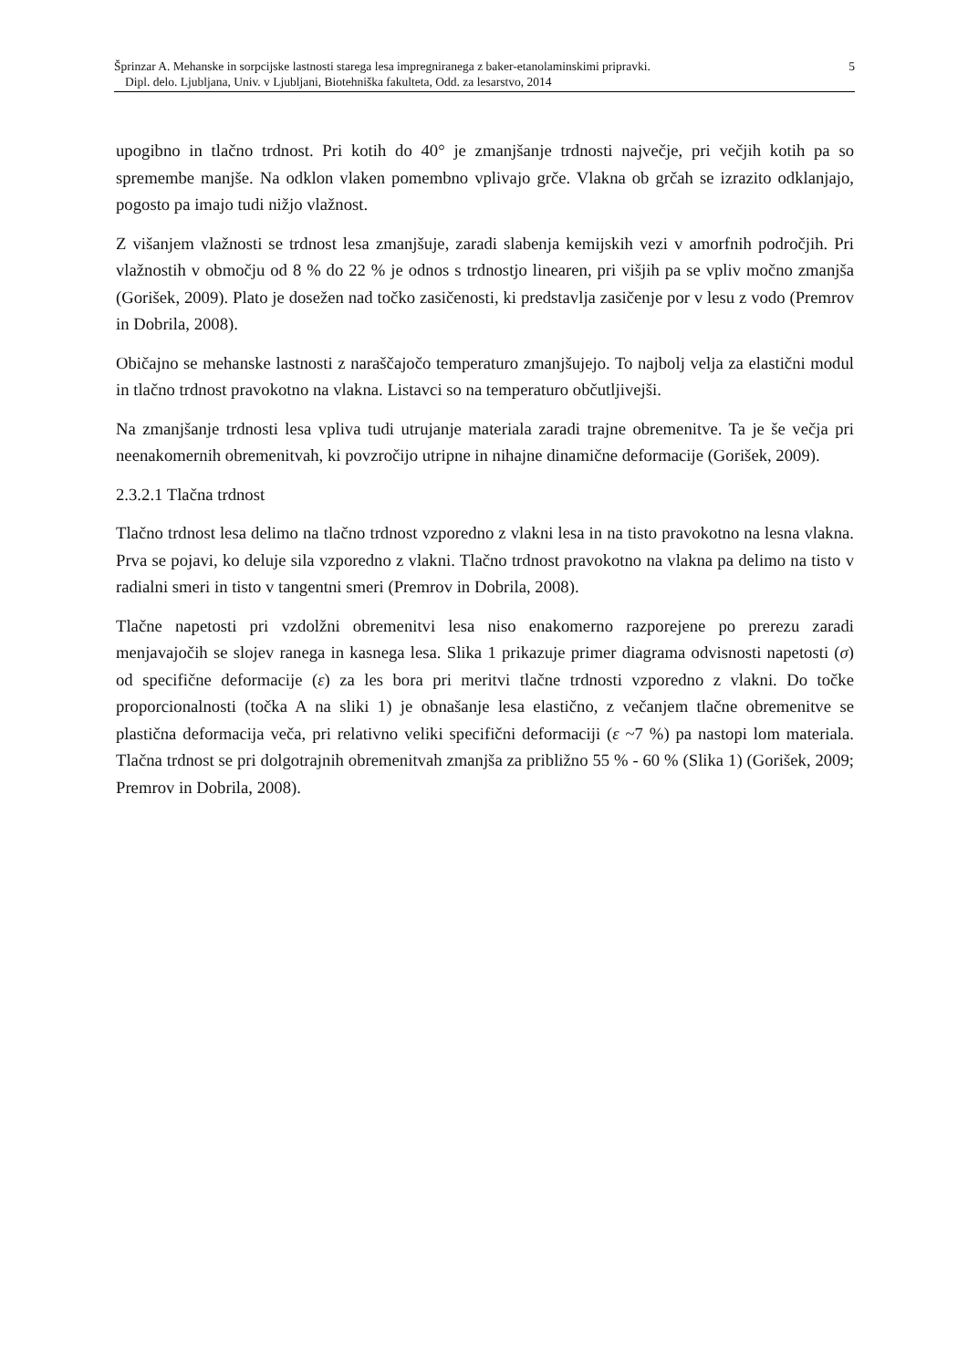Šprinzar A. Mehanske in sorpcijske lastnosti starega lesa impregniranega z baker-etanolaminskimi pripravki. 5
Dipl. delo. Ljubljana, Univ. v Ljubljani, Biotehniška fakulteta, Odd. za lesarstvo, 2014
upogibno in tlačno trdnost. Pri kotih do 40° je zmanjšanje trdnosti največje, pri večjih kotih pa so spremembe manjše. Na odklon vlaken pomembno vplivajo grče. Vlakna ob grčah se izrazito odklanjajo, pogosto pa imajo tudi nižjo vlažnost.
Z višanjem vlažnosti se trdnost lesa zmanjšuje, zaradi slabenja kemijskih vezi v amorfnih področjih. Pri vlažnostih v območju od 8 % do 22 % je odnos s trdnostjo linearen, pri višjih pa se vpliv močno zmanjša (Gorišek, 2009). Plato je dosežen nad točko zasičenosti, ki predstavlja zasičenje por v lesu z vodo (Premrov in Dobrila, 2008).
Običajno se mehanske lastnosti z naraščajočo temperaturo zmanjšujejo. To najbolj velja za elastični modul in tlačno trdnost pravokotno na vlakna. Listavci so na temperaturo občutljivejši.
Na zmanjšanje trdnosti lesa vpliva tudi utrujanje materiala zaradi trajne obremenitve. Ta je še večja pri neenakomernih obremenitvah, ki povzročijo utripne in nihajne dinamične deformacije (Gorišek, 2009).
2.3.2.1 Tlačna trdnost
Tlačno trdnost lesa delimo na tlačno trdnost vzporedno z vlakni lesa in na tisto pravokotno na lesna vlakna. Prva se pojavi, ko deluje sila vzporedno z vlakni. Tlačno trdnost pravokotno na vlakna pa delimo na tisto v radialni smeri in tisto v tangentni smeri (Premrov in Dobrila, 2008).
Tlačne napetosti pri vzdolžni obremenitvi lesa niso enakomerno razporejene po prerezu zaradi menjavajočih se slojev ranega in kasnega lesa. Slika 1 prikazuje primer diagrama odvisnosti napetosti (σ) od specifične deformacije (ε) za les bora pri meritvi tlačne trdnosti vzporedno z vlakni. Do točke proporcionalnosti (točka A na sliki 1) je obnašanje lesa elastično, z večanjem tlačne obremenitve se plastična deformacija veča, pri relativno veliki specifični deformaciji (ε ~7 %) pa nastopi lom materiala. Tlačna trdnost se pri dolgotrajnih obremenitvah zmanjša za približno 55 % - 60 % (Slika 1) (Gorišek, 2009; Premrov in Dobrila, 2008).